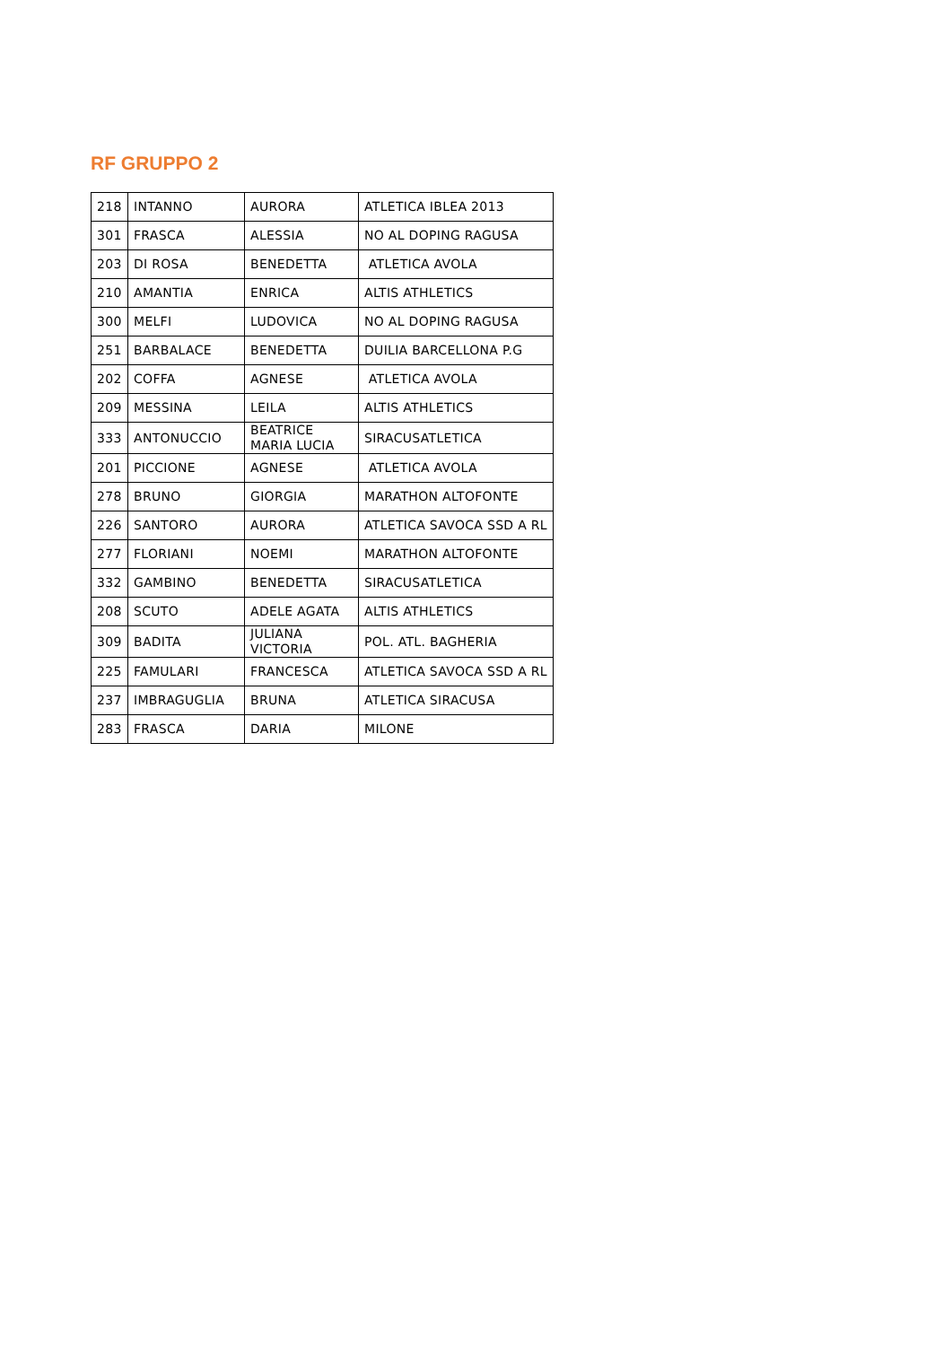RF GRUPPO 2
| 218 | INTANNO | AURORA | ATLETICA IBLEA 2013 |
| 301 | FRASCA | ALESSIA | NO AL DOPING RAGUSA |
| 203 | DI ROSA | BENEDETTA | ATLETICA AVOLA |
| 210 | AMANTIA | ENRICA | ALTIS ATHLETICS |
| 300 | MELFI | LUDOVICA | NO AL DOPING RAGUSA |
| 251 | BARBALACE | BENEDETTA | DUILIA BARCELLONA P.G |
| 202 | COFFA | AGNESE | ATLETICA AVOLA |
| 209 | MESSINA | LEILA | ALTIS ATHLETICS |
| 333 | ANTONUCCIO | BEATRICE MARIA LUCIA | SIRACUSATLETICA |
| 201 | PICCIONE | AGNESE | ATLETICA AVOLA |
| 278 | BRUNO | GIORGIA | MARATHON ALTOFONTE |
| 226 | SANTORO | AURORA | ATLETICA SAVOCA SSD A RL |
| 277 | FLORIANI | NOEMI | MARATHON ALTOFONTE |
| 332 | GAMBINO | BENEDETTA | SIRACUSATLETICA |
| 208 | SCUTO | ADELE AGATA | ALTIS ATHLETICS |
| 309 | BADITA | JULIANA VICTORIA | POL. ATL. BAGHERIA |
| 225 | FAMULARI | FRANCESCA | ATLETICA SAVOCA SSD A RL |
| 237 | IMBRAGUGLIA | BRUNA | ATLETICA SIRACUSA |
| 283 | FRASCA | DARIA | MILONE |